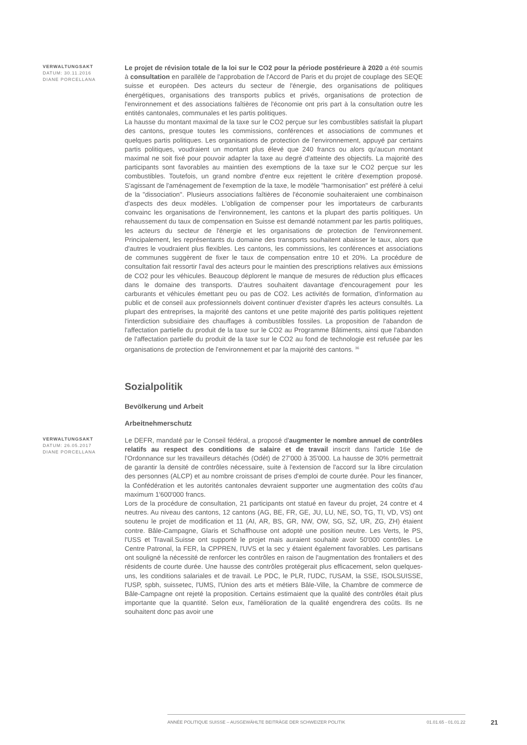VERWALTUNGSAKT
DATUM: 30.11.2016
DIANE PORCELLANA
Le projet de révision totale de la loi sur le CO2 pour la période postérieure à 2020 a été soumis à consultation en parallèle de l'approbation de l'Accord de Paris et du projet de couplage des SEQE suisse et européen. Des acteurs du secteur de l'énergie, des organisations de politiques énergétiques, organisations des transports publics et privés, organisations de protection de l'environnement et des associations faîtières de l'économie ont pris part à la consultation outre les entités cantonales, communales et les partis politiques.
La hausse du montant maximal de la taxe sur le CO2 perçue sur les combustibles satisfait la plupart des cantons, presque toutes les commissions, conférences et associations de communes et quelques partis politiques. Les organisations de protection de l'environnement, appuyé par certains partis politiques, voudraient un montant plus élevé que 240 francs ou alors qu'aucun montant maximal ne soit fixé pour pouvoir adapter la taxe au degré d'atteinte des objectifs. La majorité des participants sont favorables au maintien des exemptions de la taxe sur le CO2 perçue sur les combustibles. Toutefois, un grand nombre d'entre eux rejettent le critère d'exemption proposé. S'agissant de l'aménagement de l'exemption de la taxe, le modèle "harmonisation" est préféré à celui de la "dissociation". Plusieurs associations faîtières de l'économie souhaiteraient une combinaison d'aspects des deux modèles. L'obligation de compenser pour les importateurs de carburants convainc les organisations de l'environnement, les cantons et la plupart des partis politiques. Un rehaussement du taux de compensation en Suisse est demandé notamment par les partis politiques, les acteurs du secteur de l'énergie et les organisations de protection de l'environnement. Principalement, les représentants du domaine des transports souhaitent abaisser le taux, alors que d'autres le voudraient plus flexibles. Les cantons, les commissions, les conférences et associations de communes suggèrent de fixer le taux de compensation entre 10 et 20%. La procédure de consultation fait ressortir l'aval des acteurs pour le maintien des prescriptions relatives aux émissions de CO2 pour les véhicules. Beaucoup déplorent le manque de mesures de réduction plus efficaces dans le domaine des transports. D'autres souhaitent davantage d'encouragement pour les carburants et véhicules émettant peu ou pas de CO2. Les activités de formation, d'information au public et de conseil aux professionnels doivent continuer d'exister d'après les acteurs consultés. La plupart des entreprises, la majorité des cantons et une petite majorité des partis politiques rejettent l'interdiction subsidiaire des chauffages à combustibles fossiles. La proposition de l'abandon de l'affectation partielle du produit de la taxe sur le CO2 au Programme Bâtiments, ainsi que l'abandon de l'affectation partielle du produit de la taxe sur le CO2 au fond de technologie est refusée par les organisations de protection de l'environnement et par la majorité des cantons. <sup>36</sup>
Sozialpolitik
Bevölkerung und Arbeit
Arbeitnehmerschutz
VERWALTUNGSAKT
DATUM: 26.05.2017
DIANE PORCELLANA
Le DEFR, mandaté par le Conseil fédéral, a proposé d'augmenter le nombre annuel de contrôles relatifs au respect des conditions de salaire et de travail inscrit dans l'article 16e de l'Ordonnance sur les travailleurs détachés (Odét) de 27'000 à 35'000. La hausse de 30% permettrait de garantir la densité de contrôles nécessaire, suite à l'extension de l'accord sur la libre circulation des personnes (ALCP) et au nombre croissant de prises d'emploi de courte durée. Pour les financer, la Confédération et les autorités cantonales devraient supporter une augmentation des coûts d'au maximum 1'600'000 francs.
Lors de la procédure de consultation, 21 participants ont statué en faveur du projet, 24 contre et 4 neutres. Au niveau des cantons, 12 cantons (AG, BE, FR, GE, JU, LU, NE, SO, TG, TI, VD, VS) ont soutenu le projet de modification et 11 (AI, AR, BS, GR, NW, OW, SG, SZ, UR, ZG, ZH) étaient contre. Bâle-Campagne, Glaris et Schaffhouse ont adopté une position neutre. Les Verts, le PS, l'USS et Travail.Suisse ont supporté le projet mais auraient souhaité avoir 50'000 contrôles. Le Centre Patronal, la FER, la CPPREN, l'UVS et la sec y étaient également favorables. Les partisans ont souligné la nécessité de renforcer les contrôles en raison de l'augmentation des frontaliers et des résidents de courte durée. Une hausse des contrôles protégerait plus efficacement, selon quelques-uns, les conditions salariales et de travail. Le PDC, le PLR, l'UDC, l'USAM, la SSE, ISOLSUISSE, l'USP, spbh, suissetec, l'UMS, l'Union des arts et métiers Bâle-Ville, la Chambre de commerce de Bâle-Campagne ont rejeté la proposition. Certains estimaient que la qualité des contrôles était plus importante que la quantité. Selon eux, l'amélioration de la qualité engendrera des coûts. Ils ne souhaitent donc pas avoir une
ANNÉE POLITIQUE SUISSE – AUSGEWÄHLTE BEITRÄGE DER SCHWEIZER POLITIK 01.01.65 - 01.01.22
21